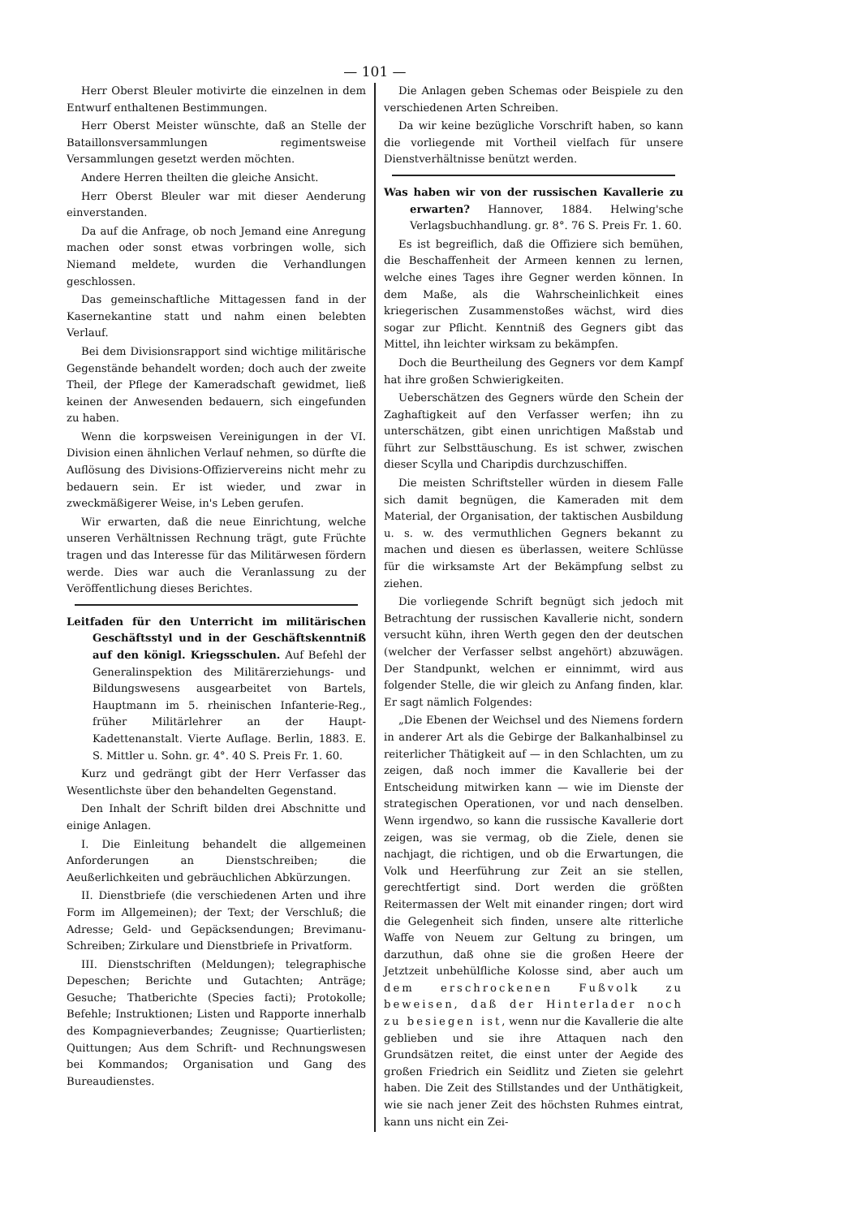— 101 —
Herr Oberst Bleuler motivirte die einzelnen in dem Entwurf enthaltenen Bestimmungen.
Herr Oberst Meister wünschte, daß an Stelle der Bataillonsversammlungen regimentsweise Versammlungen gesetzt werden möchten.
Andere Herren theilten die gleiche Ansicht.
Herr Oberst Bleuler war mit dieser Aenderung einverstanden.
Da auf die Anfrage, ob noch Jemand eine Anregung machen oder sonst etwas vorbringen wolle, sich Niemand meldete, wurden die Verhandlungen geschlossen.
Das gemeinschaftliche Mittagessen fand in der Kasernekantine statt und nahm einen belebten Verlauf.
Bei dem Divisionsrapport sind wichtige militärische Gegenstände behandelt worden; doch auch der zweite Theil, der Pflege der Kameradschaft gewidmet, ließ keinen der Anwesenden bedauern, sich eingefunden zu haben.
Wenn die korpsweisen Vereinigungen in der VI. Division einen ähnlichen Verlauf nehmen, so dürfte die Auflösung des Divisions-Offiziervereins nicht mehr zu bedauern sein. Er ist wieder, und zwar in zweckmäßigerer Weise, in's Leben gerufen.
Wir erwarten, daß die neue Einrichtung, welche unseren Verhältnissen Rechnung trägt, gute Früchte tragen und das Interesse für das Militärwesen fördern werde. Dies war auch die Veranlassung zu der Veröffentlichung dieses Berichtes.
Leitfaden für den Unterricht im militärischen Geschäftsstyl und in der Geschäftskenntniß auf den königl. Kriegsschulen. Auf Befehl der Generalinspektion des Militärerziehungs- und Bildungswesens ausgearbeitet von Bartels, Hauptmann im 5. rheinischen Infanterie-Reg., früher Militärlehrer an der Haupt-Kadettenanstalt. Vierte Auflage. Berlin, 1883. E. S. Mittler u. Sohn. gr. 4°. 40 S. Preis Fr. 1. 60.
Kurz und gedrängt gibt der Herr Verfasser das Wesentlichste über den behandelten Gegenstand.
Den Inhalt der Schrift bilden drei Abschnitte und einige Anlagen.
I. Die Einleitung behandelt die allgemeinen Anforderungen an Dienstschreiben; die Aeußerlichkeiten und gebräuchlichen Abkürzungen.
II. Dienstbriefe (die verschiedenen Arten und ihre Form im Allgemeinen); der Text; der Verschluß; die Adresse; Geld- und Gepäcksendungen; Brevimanu-Schreiben; Zirkulare und Dienstbriefe in Privatform.
III. Dienstschriften (Meldungen); telegraphische Depeschen; Berichte und Gutachten; Anträge; Gesuche; Thatberichte (Species facti); Protokolle; Befehle; Instruktionen; Listen und Rapporte innerhalb des Kompagnieverbandes; Zeugnisse; Quartierlisten; Quittungen; Aus dem Schrift- und Rechnungswesen bei Kommandos; Organisation und Gang des Bureaudienstes.
Die Anlagen geben Schemas oder Beispiele zu den verschiedenen Arten Schreiben.
Da wir keine bezügliche Vorschrift haben, so kann die vorliegende mit Vortheil vielfach für unsere Dienstverhältnisse benützt werden.
Was haben wir von der russischen Kavallerie zu erwarten? Hannover, 1884. Helwing'sche Verlagsbuchhandlung. gr. 8°. 76 S. Preis Fr. 1. 60.
Es ist begreiflich, daß die Offiziere sich bemühen, die Beschaffenheit der Armeen kennen zu lernen, welche eines Tages ihre Gegner werden können. In dem Maße, als die Wahrscheinlichkeit eines kriegerischen Zusammenstoßes wächst, wird dies sogar zur Pflicht. Kenntniß des Gegners gibt das Mittel, ihn leichter wirksam zu bekämpfen.
Doch die Beurtheilung des Gegners vor dem Kampf hat ihre großen Schwierigkeiten.
Ueberschätzen des Gegners würde den Schein der Zaghaftigkeit auf den Verfasser werfen; ihn zu unterschätzen, gibt einen unrichtigen Maßstab und führt zur Selbsttäuschung. Es ist schwer, zwischen dieser Scylla und Charipdis durchzuschiffen.
Die meisten Schriftsteller würden in diesem Falle sich damit begnügen, die Kameraden mit dem Material, der Organisation, der taktischen Ausbildung u. s. w. des vermuthlichen Gegners bekannt zu machen und diesen es überlassen, weitere Schlüsse für die wirksamste Art der Bekämpfung selbst zu ziehen.
Die vorliegende Schrift begnügt sich jedoch mit Betrachtung der russischen Kavallerie nicht, sondern versucht kühn, ihren Werth gegen den der deutschen (welcher der Verfasser selbst angehört) abzuwägen. Der Standpunkt, welchen er einnimmt, wird aus folgender Stelle, die wir gleich zu Anfang finden, klar. Er sagt nämlich Folgendes:
„Die Ebenen der Weichsel und des Niemens fordern in anderer Art als die Gebirge der Balkanhalbinsel zu reiterlicher Thätigkeit auf — in den Schlachten, um zu zeigen, daß noch immer die Kavallerie bei der Entscheidung mitwirken kann — wie im Dienste der strategischen Operationen, vor und nach denselben. Wenn irgendwo, so kann die russische Kavallerie dort zeigen, was sie vermag, ob die Ziele, denen sie nachjagt, die richtigen, und ob die Erwartungen, die Volk und Heerführung zur Zeit an sie stellen, gerechtfertigt sind. Dort werden die größten Reitermassen der Welt mit einander ringen; dort wird die Gelegenheit sich finden, unsere alte ritterliche Waffe von Neuem zur Geltung zu bringen, um darzuthun, daß ohne sie die großen Heere der Jetztzeit unbehülfliche Kolosse sind, aber auch um dem erschrockenen Fußvolk zu beweisen, daß der Hinterlader noch zu besiegen ist, wenn nur die Kavallerie die alte geblieben und sie ihre Attaquen nach den Grundsätzen reitet, die einst unter der Aegide des großen Friedrich ein Seidlitz und Zieten sie gelehrt haben. Die Zeit des Stillstandes und der Unthätigkeit, wie sie nach jener Zeit des höchsten Ruhmes eintrat, kann uns nicht ein Zei-